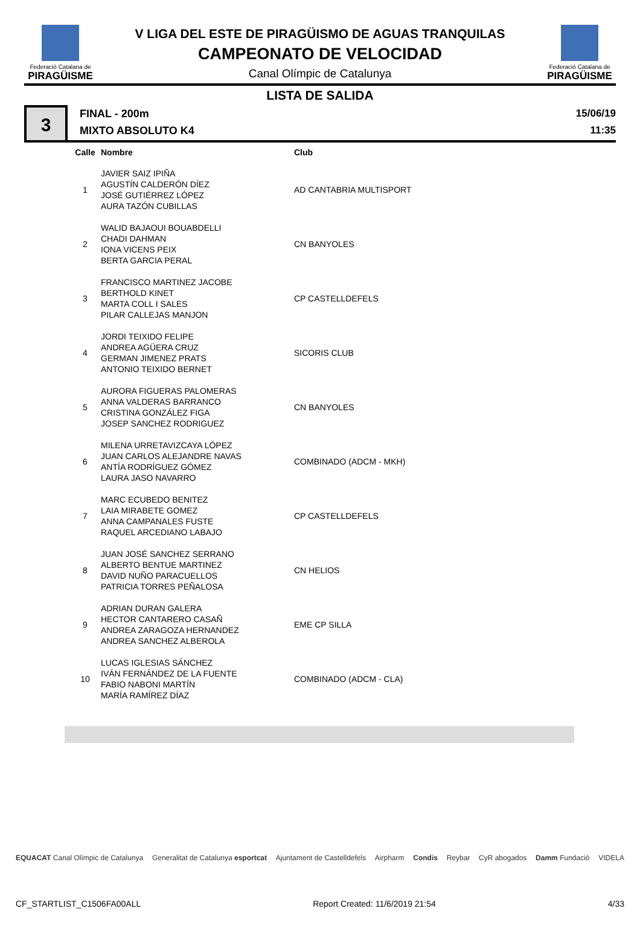Federació Catalana de
PIRAGÜISME
V LIGA DEL ESTE DE PIRAGÜISMO DE AGUAS TRANQUILAS
CAMPEONATO DE VELOCIDAD
Canal Olímpic de Catalunya
Federació Catalana de
PIRAGÜISME
LISTA DE SALIDA
3
FINAL - 200m
MIXTO ABSOLUTO K4
15/06/19
11:35
| Calle | Nombre | Club |
| --- | --- | --- |
| 1 | JAVIER SAIZ IPIÑA AGUSTÍN CALDERÓN DÍEZ JOSÉ GUTIÉRREZ LÓPEZ AURA TAZÓN CUBILLAS | AD CANTABRIA MULTISPORT |
| 2 | WALID BAJAOUI BOUABDELLI CHADI DAHMAN IONA VICENS PEIX BERTA GARCIA PERAL | CN BANYOLES |
| 3 | FRANCISCO MARTINEZ JACOBE BERTHOLD KINET MARTA COLL I SALES PILAR CALLEJAS MANJON | CP CASTELLDEFELS |
| 4 | JORDI TEIXIDO FELIPE ANDREA AGÜERA CRUZ GERMAN JIMENEZ PRATS ANTONIO TEIXIDO BERNET | SICORIS CLUB |
| 5 | AURORA FIGUERAS PALOMERAS ANNA VALDERAS BARRANCO CRISTINA GONZÁLEZ FIGA JOSEP SANCHEZ RODRIGUEZ | CN BANYOLES |
| 6 | MILENA URRETAVIZCAYA LÓPEZ JUAN CARLOS ALEJANDRE NAVAS ANTÍA RODRÍGUEZ GÓMEZ LAURA JASO NAVARRO | COMBINADO (ADCM - MKH) |
| 7 | MARC ECUBEDO BENITEZ LAIA MIRABETE GOMEZ ANNA CAMPANALES FUSTE RAQUEL ARCEDIANO LABAJO | CP CASTELLDEFELS |
| 8 | JUAN JOSÉ SANCHEZ SERRANO ALBERTO BENTUE MARTINEZ DAVID NUÑO PARACUELLOS PATRICIA TORRES PEÑALOSA | CN HELIOS |
| 9 | ADRIAN DURAN GALERA HECTOR CANTARERO CASAÑ ANDREA ZARAGOZA HERNANDEZ ANDREA SANCHEZ ALBEROLA | EME CP SILLA |
| 10 | LUCAS IGLESIAS SÁNCHEZ IVÁN FERNÁNDEZ DE LA FUENTE FABIO NABONI MARTÍN MARÍA RAMÍREZ DÍAZ | COMBINADO (ADCM - CLA) |
EQUACAT Canal Olímpic de Catalunya Generalitat de Catalunya esportcat Ajuntament de Castelldefels Airpharm Condis Reybar CyR abogados Damm Fundació VIDELA
CF_STARTLIST_C1506FA00ALL Report Created: 11/6/2019 21:54 4/33